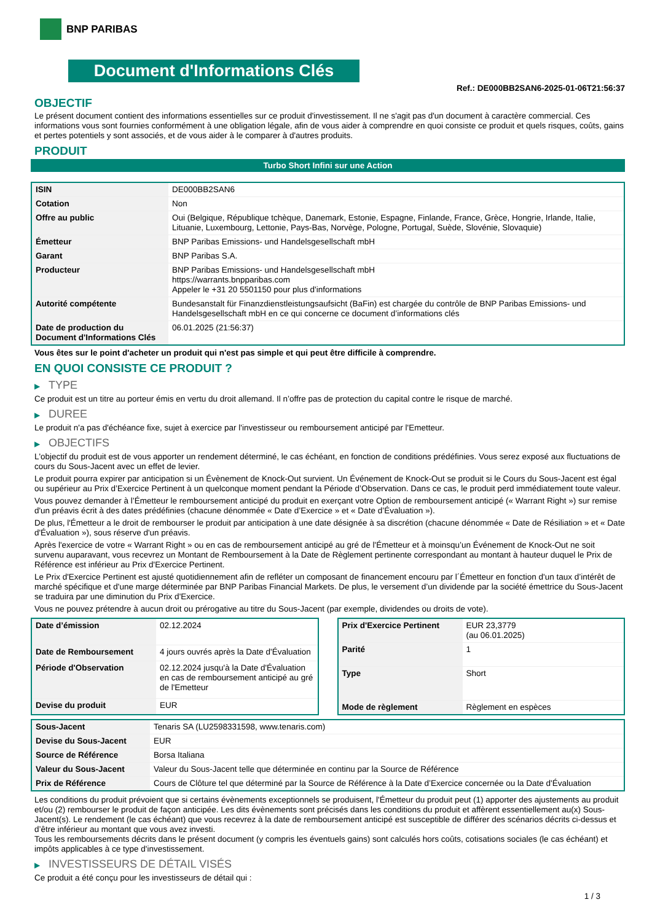BNP PARIBAS
Document d'Informations Clés
Ref.: DE000BB2SAN6-2025-01-06T21:56:37
OBJECTIF
Le présent document contient des informations essentielles sur ce produit d'investissement. Il ne s'agit pas d'un document à caractère commercial. Ces informations vous sont fournies conformément à une obligation légale, afin de vous aider à comprendre en quoi consiste ce produit et quels risques, coûts, gains et pertes potentiels y sont associés, et de vous aider à le comparer à d'autres produits.
PRODUIT
Turbo Short Infini sur une Action
| ISIN | DE000BB2SAN6 |
| Cotation | Non |
| Offre au public | Oui (Belgique, République tchèque, Danemark, Estonie, Espagne, Finlande, France, Grèce, Hongrie, Irlande, Italie, Lituanie, Luxembourg, Lettonie, Pays-Bas, Norvège, Pologne, Portugal, Suède, Slovénie, Slovaquie) |
| Émetteur | BNP Paribas Emissions- und Handelsgesellschaft mbH |
| Garant | BNP Paribas S.A. |
| Producteur | BNP Paribas Emissions- und Handelsgesellschaft mbH https://warrants.bnpparibas.com Appeler le +31 20 5501150 pour plus d'informations |
| Autorité compétente | Bundesanstalt für Finanzdienstleistungsaufsicht (BaFin) est chargée du contrôle de BNP Paribas Emissions- und Handelsgesellschaft mbH en ce qui concerne ce document d’informations clés |
| Date de production du Document d'Informations Clés | 06.01.2025 (21:56:37) |
Vous êtes sur le point d'acheter un produit qui n'est pas simple et qui peut être difficile à comprendre.
EN QUOI CONSISTE CE PRODUIT ?
▶ TYPE
Ce produit est un titre au porteur émis en vertu du droit allemand. Il n’offre pas de protection du capital contre le risque de marché.
▶ DUREE
Le produit n'a pas d'échéance fixe, sujet à exercice par l'investisseur ou remboursement anticipé par l'Emetteur.
▶ OBJECTIFS
L'objectif du produit est de vous apporter un rendement déterminé, le cas échéant, en fonction de conditions prédéfinies. Vous serez exposé aux fluctuations de cours du Sous-Jacent avec un effet de levier.
Le produit pourra expirer par anticipation si un Évènement de Knock-Out survient. Un Événement de Knock-Out se produit si le Cours du Sous-Jacent est égal ou supérieur au Prix d’Exercice Pertinent à un quelconque moment pendant la Période d’Observation. Dans ce cas, le produit perd immédiatement toute valeur.
Vous pouvez demander à l’Émetteur le remboursement anticipé du produit en exerçant votre Option de remboursement anticipé (« Warrant Right ») sur remise d'un préavis écrit à des dates prédéfinies (chacune dénommée « Date d’Exercice » et « Date d’Évaluation »).
De plus, l'Émetteur a le droit de rembourser le produit par anticipation à une date désignée à sa discrétion (chacune dénommée « Date de Résiliation » et « Date d'Évaluation »), sous réserve d'un préavis.
Après l'exercice de votre « Warrant Right » ou en cas de remboursement anticipé au gré de l'Émetteur et à moinsqu’un Événement de Knock-Out ne soit survenu auparavant, vous recevrez un Montant de Remboursement à la Date de Règlement pertinente correspondant au montant à hauteur duquel le Prix de Référence est inférieur au Prix d'Exercice Pertinent.
Le Prix d'Exercice Pertinent est ajusté quotidiennement afin de refléter un composant de financement encouru par l´Émetteur en fonction d'un taux d’intérêt de marché spécifique et d'une marge déterminée par BNP Paribas Financial Markets. De plus, le versement d’un dividende par la société émettrice du Sous-Jacent se traduira par une diminution du Prix d'Exercice.
Vous ne pouvez prétendre à aucun droit ou prérogative au titre du Sous-Jacent (par exemple, dividendes ou droits de vote).
| Date d’émission | 02.12.2024 |
| Date de Remboursement | 4 jours ouvrés après la Date d'Évaluation |
| Période d'Observation | 02.12.2024 jusqu'à la Date d'Évaluation en cas de remboursement anticipé au gré de l'Emetteur |
| Devise du produit | EUR |
| Prix d'Exercice Pertinent | EUR 23,3779 (au 06.01.2025) |
| Parité | 1 |
| Type | Short |
| Mode de règlement | Règlement en espèces |
| Sous-Jacent | Tenaris SA (LU2598331598, www.tenaris.com) |
| Devise du Sous-Jacent | EUR |
| Source de Référence | Borsa Italiana |
| Valeur du Sous-Jacent | Valeur du Sous-Jacent telle que déterminée en continu par la Source de Référence |
| Prix de Référence | Cours de Clôture tel que déterminé par la Source de Référence à la Date d’Exercice concernée ou la Date d'Évaluation |
Les conditions du produit prévoient que si certains évènements exceptionnels se produisent, l'Émetteur du produit peut (1) apporter des ajustements au produit et/ou (2) rembourser le produit de façon anticipée. Les dits évènements sont précisés dans les conditions du produit et affèrent essentiellement au(x) Sous-Jacent(s). Le rendement (le cas échéant) que vous recevrez à la date de remboursement anticipé est susceptible de différer des scénarios décrits ci-dessus et d’être inférieur au montant que vous avez investi.
Tous les remboursements décrits dans le présent document (y compris les éventuels gains) sont calculés hors coûts, cotisations sociales (le cas échéant) et impôts applicables à ce type d'investissement.
▶ INVESTISSEURS DE DÉTAIL VISÉS
Ce produit a été conçu pour les investisseurs de détail qui :
1 / 3